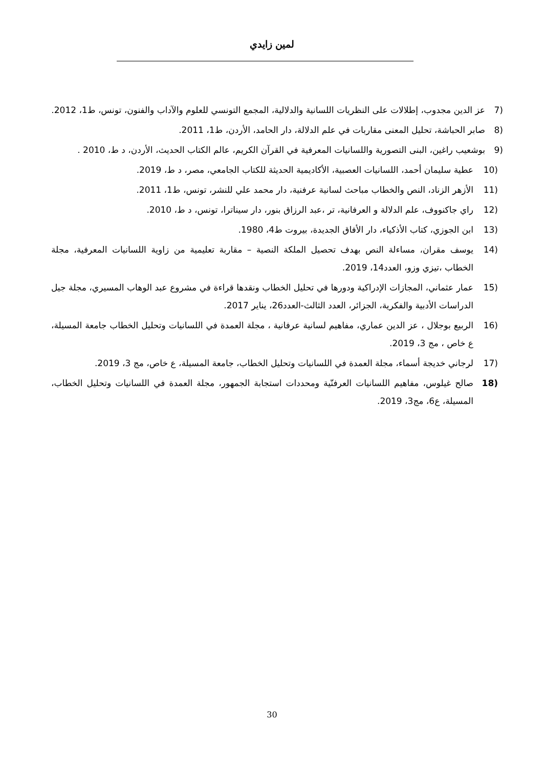لمين زايدي
(7 عز الدين مجدوب، إطلالات على النظريات اللسانية والدلالية، المجمع التونسي للعلوم والآداب والفنون، تونس، ط1، 2012.
(8 صابر الحباشة، تحليل المعنى مقاربات في علم الدلالة، دار الحامد، الأردن، ط1، 2011.
(9 بوشعيب راغين، البنى التصورية واللسانيات المعرفية في القرآن الكريم، عالم الكتاب الحديث، الأردن، د ط، 2010 .
(10 عطية سليمان أحمد، اللسانيات العصبية، الأكاديمية الحديثة للكتاب الجامعي، مصر، د ط، 2019.
(11 الأزهر الزناد، النص والخطاب مباحث لسانية عرفنية، دار محمد علي للنشر، تونس، ط1، 2011.
(12 راي جاكنووف، علم الدلالة و العرفانية، تر ،عبد الرزاق بنور، دار سيناترا، تونس، د ط، 2010.
(13 ابن الجوزي، كتاب الأذكياء، دار الأفاق الجديدة، بيروت ط4، 1980.
(14 يوسف مقران، مساءلة النص بهدف تحصيل الملكة النصية – مقاربة تعليمية من زاوية اللسانيات المعرفية، مجلة الخطاب ،تيزي وزو، العدد14، 2019.
(15 عمار عثماني، المجازات الإدراكية ودورها في تحليل الخطاب ونقدها قراءة في مشروع عبد الوهاب المسيري، مجلة جيل الدراسات الأدبية والفكرية، الجزائر، العدد الثالث-العدد26، يناير 2017.
(16 الربيع بوجلال ، عز الدين عماري، مفاهيم لسانية عرفانية ، مجلة العمدة في اللسانيات وتحليل الخطاب جامعة المسيلة، ع خاص ، مج 3، 2019.
(17 لرجاني خديجة أسماء، مجلة العمدة في اللسانيات وتحليل الخطاب، جامعة المسيلة، ع خاص، مج 3، 2019.
(18 صالح غيلوس، مفاهيم اللسانيات العرفنّية ومحددات استجابة الجمهور، مجلة العمدة في اللسانيات وتحليل الخطاب، المسيلة، ع6، مج3، 2019.
30